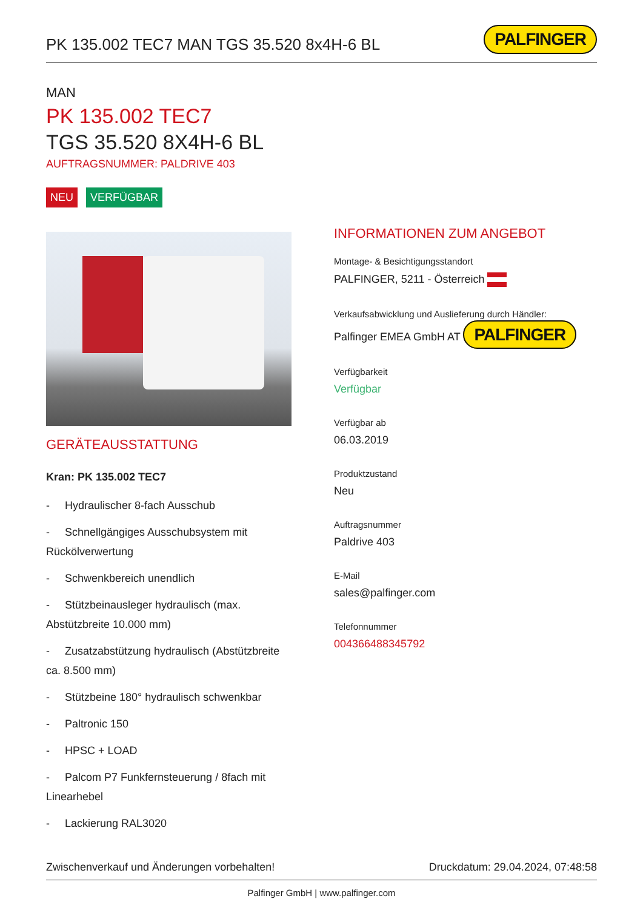PK 135.002 TEC7 MAN TGS 35.520 8x4H-6 BL
PALFINGER
MAN
PK 135.002 TEC7
TGS 35.520 8X4H-6 BL
AUFTRAGSNUMMER: PALDRIVE 403
NEU VERFÜGBAR
GERÄTEAUSSTATTUNG
Kran: PK 135.002 TEC7
- Hydraulischer 8-fach Ausschub
- Schnellgängiges Ausschubsystem mit Rückölverwertung
- Schwenkbereich unendlich
- Stützbeinausleger hydraulisch (max. Abstützbreite 10.000 mm)
- Zusatzabstützung hydraulisch (Abstützbreite ca. 8.500 mm)
- Stützbeine 180° hydraulisch schwenkbar
- Paltronic 150
- HPSC + LOAD
- Palcom P7 Funkfernsteuerung / 8fach mit Linearhebel
- Lackierung RAL3020
INFORMATIONEN ZUM ANGEBOT
Montage- & Besichtigungsstandort
PALFINGER, 5211 - Österreich
Verkaufsabwicklung und Auslieferung durch Händler:
Palfinger EMEA GmbH AT PALFINGER
Verfügbarkeit
Verfügbar
Verfügbar ab
06.03.2019
Produktzustand
Neu
Auftragsnummer
Paldrive 403
E-Mail
sales@palfinger.com
Telefonnummer
004366488345792
Zwischenverkauf und Änderungen vorbehalten! Druckdatum: 29.04.2024, 07:48:58
Palfinger GmbH | www.palfinger.com